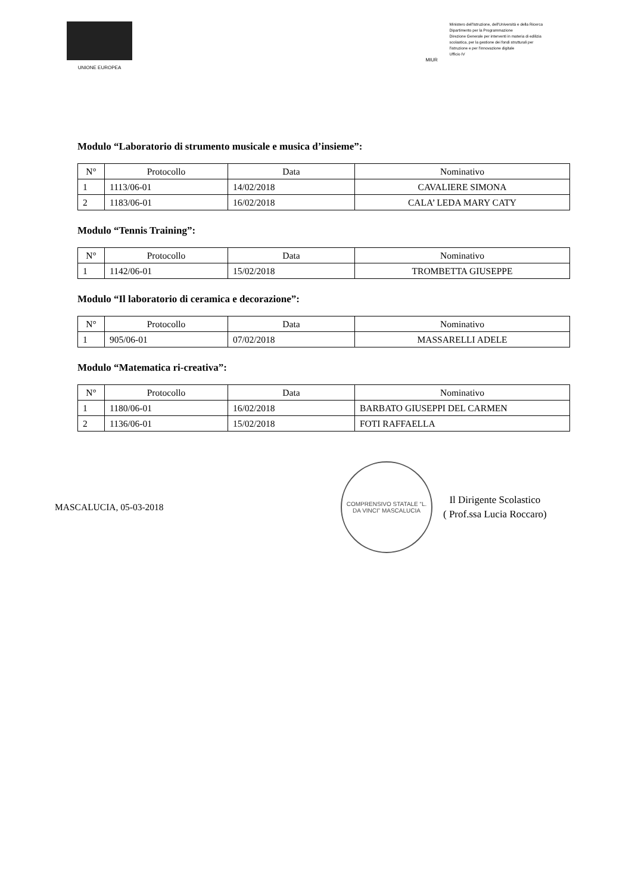UNIONE EUROPEA
MIUR
Ministero dell'Istruzione, dell'Università e della Ricerca
Dipartimento per la Programmazione
Direzione Generale per interventi in materia di edilizia
scolastica, per la gestione dei fondi strutturali per
l'istruzione e per l'innovazione digitale
Ufficio IV
Modulo “Laboratorio di strumento musicale e musica d’insieme”:
| N° | Protocollo | Data | Nominativo |
| --- | --- | --- | --- |
| 1 | 1113/06-01 | 14/02/2018 | CAVALIERE SIMONA |
| 2 | 1183/06-01 | 16/02/2018 | CALA’ LEDA MARY CATY |
Modulo “Tennis Training”:
| N° | Protocollo | Data | Nominativo |
| --- | --- | --- | --- |
| 1 | 1142/06-01 | 15/02/2018 | TROMBETTA GIUSEPPE |
Modulo “Il laboratorio di ceramica e decorazione”:
| N° | Protocollo | Data | Nominativo |
| --- | --- | --- | --- |
| 1 | 905/06-01 | 07/02/2018 | MASSARELLI ADELE |
Modulo “Matematica ri-creativa”:
| N° | Protocollo | Data | Nominativo |
| --- | --- | --- | --- |
| 1 | 1180/06-01 | 16/02/2018 | BARBATO GIUSEPPI DEL CARMEN |
| 2 | 1136/06-01 | 15/02/2018 | FOTI RAFFAELLA |
MASCALUCIA, 05-03-2018
COMPRENSIVO STATALE “L. DA VINCI” MASCALUCIA
Il Dirigente Scolastico
( Prof.ssa Lucia Roccaro)